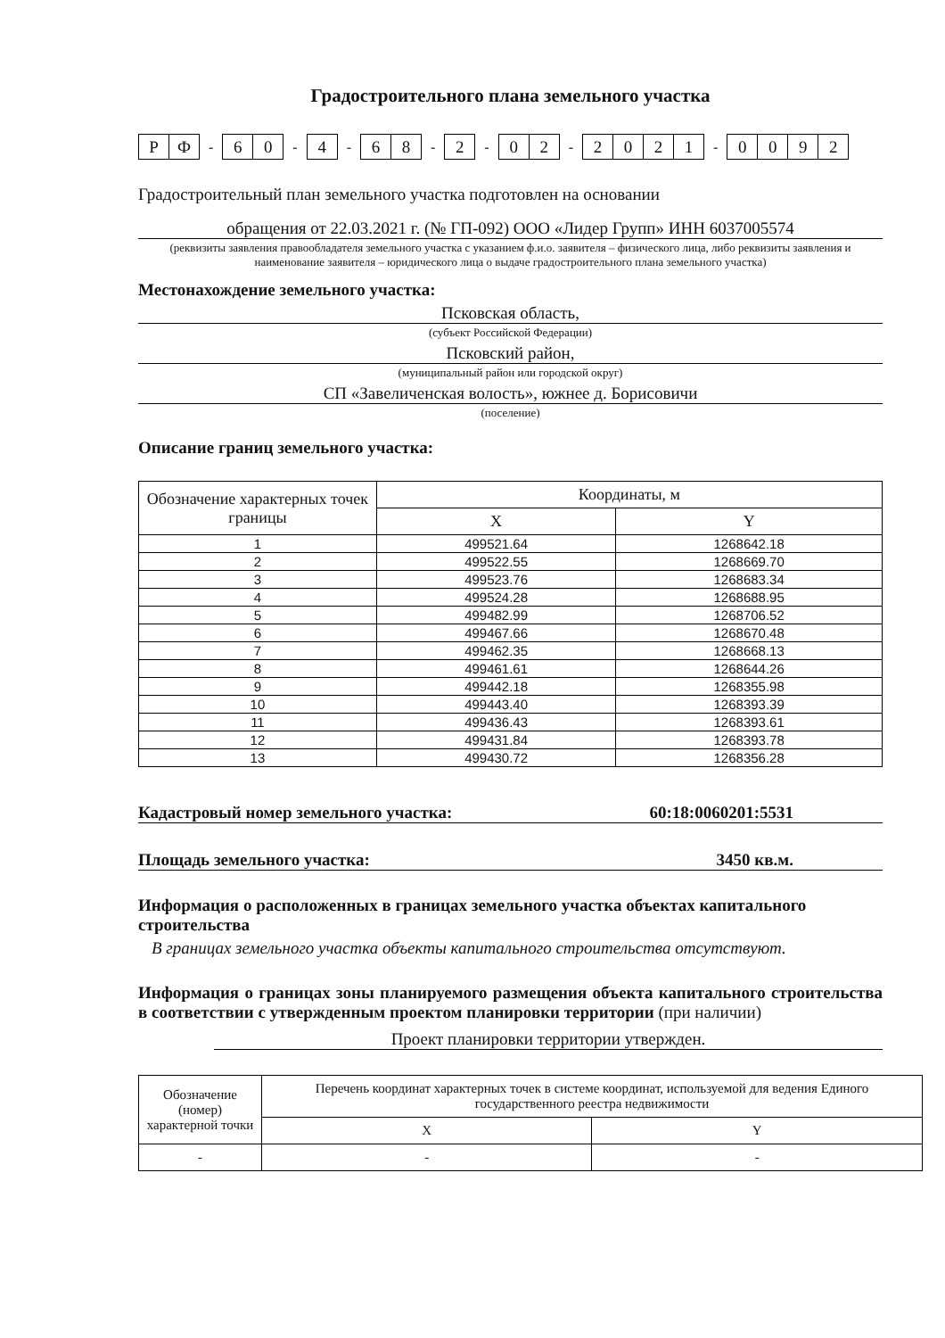Градостроительного плана земельного участка
РФ - 60 - 4 - 68 - 2 - 02 - 2021 - 0092
Градостроительный план земельного участка подготовлен на основании
обращения от 22.03.2021 г. (№ ГП-092) ООО «Лидер Групп» ИНН 6037005574
(реквизиты заявления правообладателя земельного участка с указанием ф.и.о. заявителя – физического лица, либо реквизиты заявления и наименование заявителя – юридического лица о выдаче градостроительного плана земельного участка)
Местонахождение земельного участка:
Псковская область,
(субъект Российской Федерации)
Псковский район,
(муниципальный район или городской округ)
СП «Завеличенская волость», южнее д. Борисовичи
(поселение)
Описание границ земельного участка:
| Обозначение характерных точек границы | Координаты, м | |
| --- | --- | --- |
| | X | Y |
| 1 | 499521.64 | 1268642.18 |
| 2 | 499522.55 | 1268669.70 |
| 3 | 499523.76 | 1268683.34 |
| 4 | 499524.28 | 1268688.95 |
| 5 | 499482.99 | 1268706.52 |
| 6 | 499467.66 | 1268670.48 |
| 7 | 499462.35 | 1268668.13 |
| 8 | 499461.61 | 1268644.26 |
| 9 | 499442.18 | 1268355.98 |
| 10 | 499443.40 | 1268393.39 |
| 11 | 499436.43 | 1268393.61 |
| 12 | 499431.84 | 1268393.78 |
| 13 | 499430.72 | 1268356.28 |
Кадастровый номер земельного участка: 60:18:0060201:5531
Площадь земельного участка: 3450 кв.м.
Информация о расположенных в границах земельного участка объектах капитального строительства
В границах земельного участка объекты капитального строительства отсутствуют.
Информация о границах зоны планируемого размещения объекта капитального строительства в соответствии с утвержденным проектом планировки территории (при наличии)
Проект планировки территории утвержден.
| Обозначение (номер) характерной точки | Перечень координат характерных точек в системе координат, используемой для ведения Единого государственного реестра недвижимости | |
| --- | --- | --- |
| | X | Y |
| - | - | - |